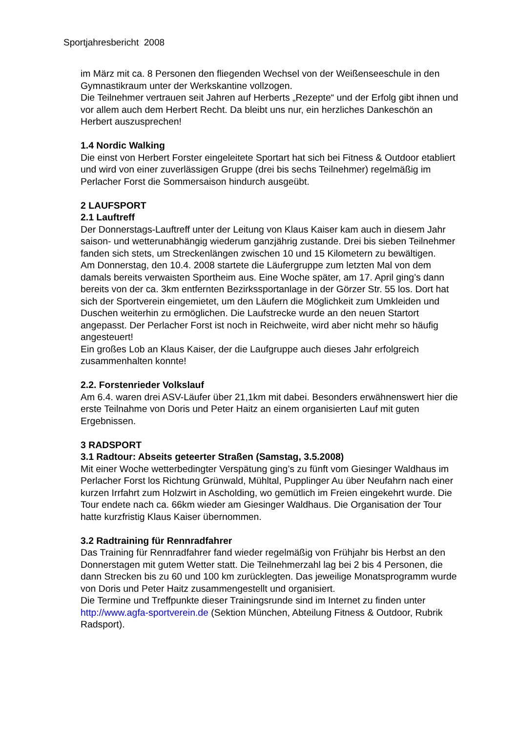Sportjahresbericht 2008
im März mit ca. 8 Personen den fliegenden Wechsel von der Weißenseeschule in den Gymnastikraum unter der Werkskantine vollzogen.
Die Teilnehmer vertrauen seit Jahren auf Herberts „Rezepte“ und der Erfolg gibt ihnen und vor allem auch dem Herbert Recht. Da bleibt uns nur, ein herzliches Dankeschön an Herbert auszusprechen!
1.4 Nordic Walking
Die einst von Herbert Forster eingeleitete Sportart hat sich bei Fitness & Outdoor etabliert und wird von einer zuverlässigen Gruppe (drei bis sechs Teilnehmer) regelmäßig im Perlacher Forst die Sommersaison hindurch ausgeübt.
2 LAUFSPORT
2.1 Lauftreff
Der Donnerstags-Lauftreff unter der Leitung von Klaus Kaiser kam auch in diesem Jahr saison- und wetterunabhängig wiederum ganzjährig zustande. Drei bis sieben Teilnehmer fanden sich stets, um Streckenlängen zwischen 10 und 15 Kilometern zu bewältigen.
Am Donnerstag, den 10.4. 2008 startete die Läufergruppe zum letzten Mal von dem damals bereits verwaisten Sportheim aus. Eine Woche später, am 17. April ging’s dann bereits von der ca. 3km entfernten Bezirkssportanlage in der Görzer Str. 55 los. Dort hat sich der Sportverein eingemietet, um den Läufern die Möglichkeit zum Umkleiden und Duschen weiterhin zu ermöglichen. Die Laufstrecke wurde an den neuen Startort angepasst. Der Perlacher Forst ist noch in Reichweite, wird aber nicht mehr so häufig angesteuert!
Ein großes Lob an Klaus Kaiser, der die Laufgruppe auch dieses Jahr erfolgreich zusammenhalten konnte!
2.2. Forstenrieder Volkslauf
Am 6.4. waren drei ASV-Läufer über 21,1km mit dabei. Besonders erwähnenswert hier die erste Teilnahme von Doris und Peter Haitz an einem organisierten Lauf mit guten Ergebnissen.
3 RADSPORT
3.1 Radtour: Abseits geteerter Straßen (Samstag, 3.5.2008)
Mit einer Woche wetterbedingter Verspätung ging’s zu fünft vom Giesinger Waldhaus im Perlacher Forst los Richtung Grünwald, Mühltal, Pupplinger Au über Neufahrn nach einer kurzen Irrfahrt zum Holzwirt in Ascholding, wo gemütlich im Freien eingekehrt wurde. Die Tour endete nach ca. 66km wieder am Giesinger Waldhaus. Die Organisation der Tour hatte kurzfristig Klaus Kaiser übernommen.
3.2 Radtraining für Rennradfahrer
Das Training für Rennradfahrer fand wieder regelmäßig von Frühjahr bis Herbst an den Donnerstagen mit gutem Wetter statt. Die Teilnehmerzahl lag bei 2 bis 4 Personen, die dann Strecken bis zu 60 und 100 km zurücklegten. Das jeweilige Monatsprogramm wurde von Doris und Peter Haitz zusammengestellt und organisiert.
Die Termine und Treffpunkte dieser Trainingsrunde sind im Internet zu finden unter http://www.agfa-sportverein.de (Sektion München, Abteilung Fitness & Outdoor, Rubrik Radsport).